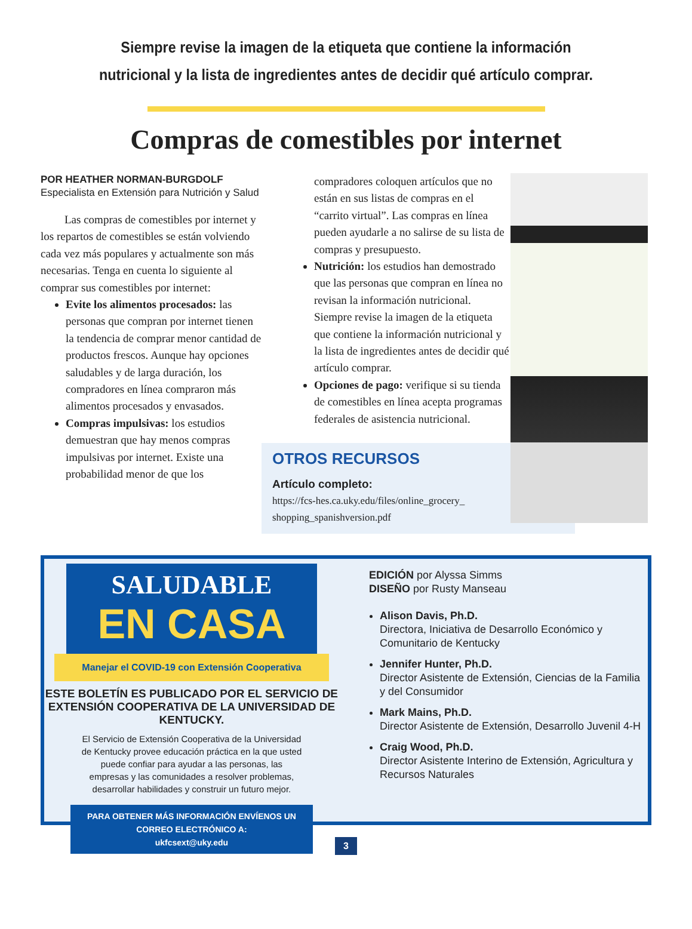Siempre revise la imagen de la etiqueta que contiene la información nutricional y la lista de ingredientes antes de decidir qué artículo comprar.
Compras de comestibles por internet
POR HEATHER NORMAN-BURGDOLF
Especialista en Extensión para Nutrición y Salud
Las compras de comestibles por internet y los repartos de comestibles se están volviendo cada vez más populares y actualmente son más necesarias. Tenga en cuenta lo siguiente al comprar sus comestibles por internet:
Evite los alimentos procesados: las personas que compran por internet tienen la tendencia de comprar menor cantidad de productos frescos. Aunque hay opciones saludables y de larga duración, los compradores en línea compraron más alimentos procesados y envasados.
Compras impulsivas: los estudios demuestran que hay menos compras impulsivas por internet. Existe una probabilidad menor de que los
compradores coloquen artículos que no están en sus listas de compras en el “carrito virtual”. Las compras en línea pueden ayudarle a no salirse de su lista de compras y presupuesto.
Nutrición: los estudios han demostrado que las personas que compran en línea no revisan la información nutricional. Siempre revise la imagen de la etiqueta que contiene la información nutricional y la lista de ingredientes antes de decidir qué artículo comprar.
Opciones de pago: verifique si su tienda de comestibles en línea acepta programas federales de asistencia nutricional.
OTROS RECURSOS
Artículo completo:
https://fcs-hes.ca.uky.edu/files/online_grocery_ shopping_spanishversion.pdf
SALUDABLE
EN CASA
Manejar el COVID-19 con Extensión Cooperativa
ESTE BOLETÍN ES PUBLICADO POR EL SERVICIO DE EXTENSIÓN COOPERATIVA DE LA UNIVERSIDAD DE KENTUCKY.
El Servicio de Extensión Cooperativa de la Universidad de Kentucky provee educación práctica en la que usted puede confiar para ayudar a las personas, las empresas y las comunidades a resolver problemas, desarrollar habilidades y construir un futuro mejor.
PARA OBTENER MÁS INFORMACIÓN ENVÍENOS UN CORREO ELECTRÓNICO A:
ukfcsext@uky.edu
EDICIÓN por Alyssa Simms
DISEÑO por Rusty Manseau
Alison Davis, Ph.D.
Directora, Iniciativa de Desarrollo Económico y Comunitario de Kentucky
Jennifer Hunter, Ph.D.
Director Asistente de Extensión, Ciencias de la Familia y del Consumidor
Mark Mains, Ph.D.
Director Asistente de Extensión, Desarrollo Juvenil 4-H
Craig Wood, Ph.D.
Director Asistente Interino de Extensión, Agricultura y Recursos Naturales
3